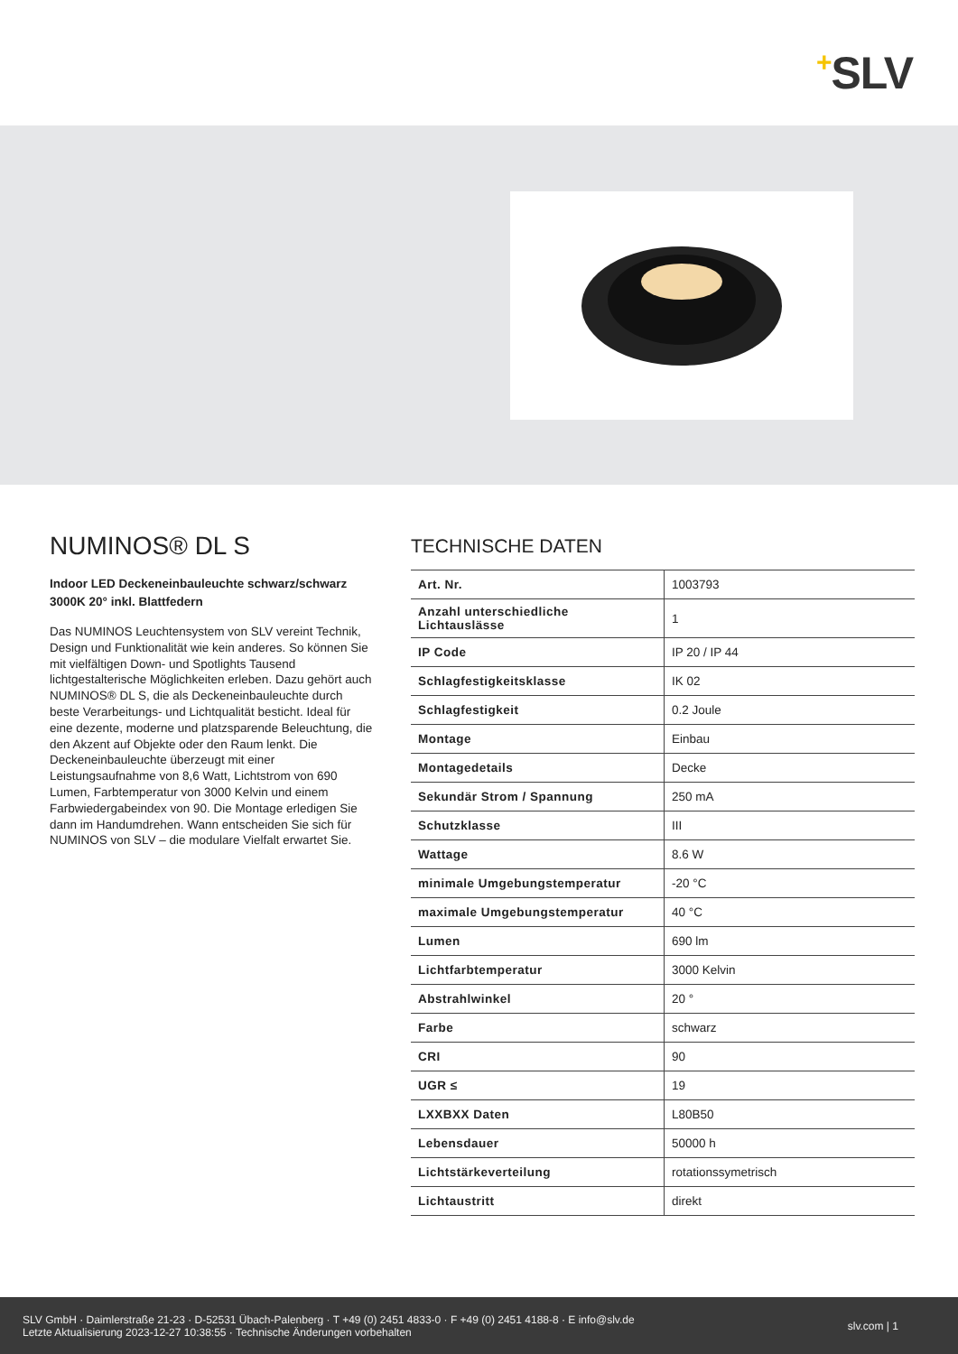+SLV
NUMINOS® DL S
Indoor LED Deckeneinbauleuchte schwarz/schwarz 3000K 20° inkl. Blattfedern
Das NUMINOS Leuchtensystem von SLV vereint Technik, Design und Funktionalität wie kein anderes. So können Sie mit vielfältigen Down- und Spotlights Tausend lichtgestalterische Möglichkeiten erleben. Dazu gehört auch NUMINOS® DL S, die als Deckeneinbauleuchte durch beste Verarbeitungs- und Lichtqualität besticht. Ideal für eine dezente, moderne und platzsparende Beleuchtung, die den Akzent auf Objekte oder den Raum lenkt. Die Deckeneinbauleuchte überzeugt mit einer Leistungsaufnahme von 8,6 Watt, Lichtstrom von 690 Lumen, Farbtemperatur von 3000 Kelvin und einem Farbwiedergabeindex von 90. Die Montage erledigen Sie dann im Handumdrehen. Wann entscheiden Sie sich für NUMINOS von SLV – die modulare Vielfalt erwartet Sie.
TECHNISCHE DATEN
| Art. Nr. | 1003793 |
| Anzahl unterschiedliche Lichtauslässe | 1 |
| IP Code | IP 20 / IP 44 |
| Schlagfestigkeitsklasse | IK 02 |
| Schlagfestigkeit | 0.2 Joule |
| Montage | Einbau |
| Montagedetails | Decke |
| Sekundär Strom / Spannung | 250 mA |
| Schutzklasse | III |
| Wattage | 8.6 W |
| minimale Umgebungstemperatur | -20 °C |
| maximale Umgebungstemperatur | 40 °C |
| Lumen | 690 lm |
| Lichtfarbtemperatur | 3000 Kelvin |
| Abstrahlwinkel | 20 ° |
| Farbe | schwarz |
| CRI | 90 |
| UGR ≤ | 19 |
| LXXBXX Daten | L80B50 |
| Lebensdauer | 50000 h |
| Lichtstärkeverteilung | rotationssymetrisch |
| Lichtaustritt | direkt |
SLV GmbH · Daimlerstraße 21-23 · D-52531 Übach-Palenberg · T +49 (0) 2451 4833-0 · F +49 (0) 2451 4188-8 · E info@slv.de
Letzte Aktualisierung 2023-12-27 10:38:55 · Technische Änderungen vorbehalten
slv.com | 1